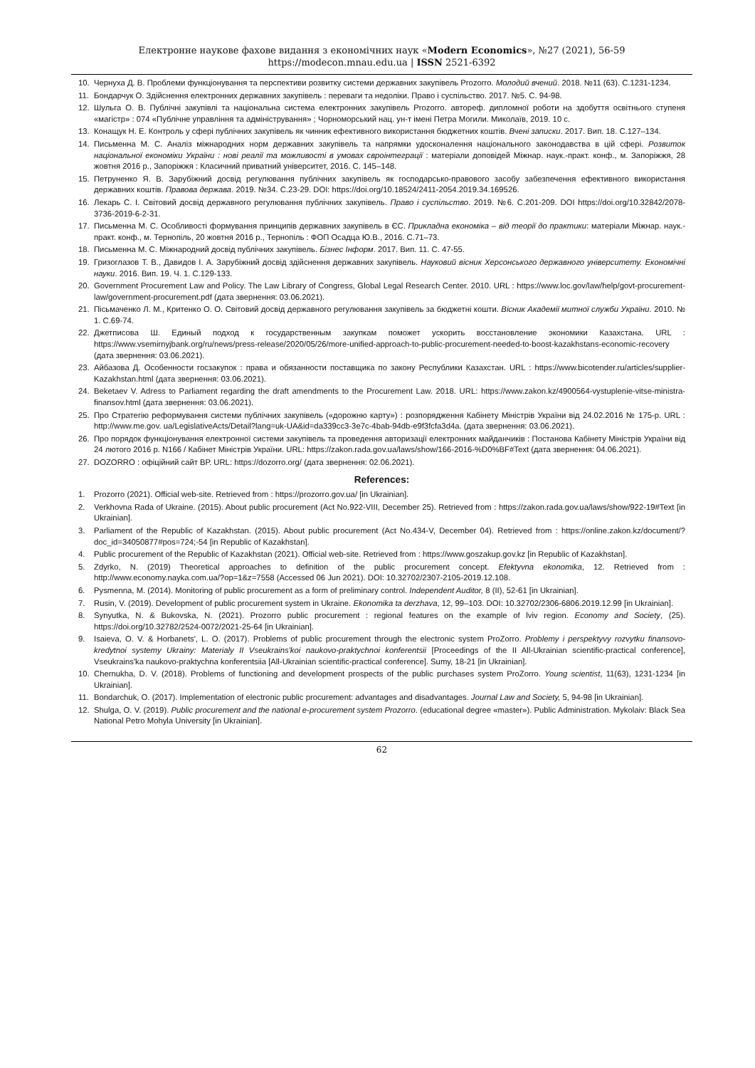Електронне наукове фахове видання з економічних наук «Modern Economics», №27 (2021), 56-59
https://modecon.mnau.edu.ua | ISSN 2521-6392
10. Чернуха Д. В. Проблеми функціонування та перспективи розвитку системи державних закупівель Prozorro. Молодий вчений. 2018. №11 (63). С.1231-1234.
11. Бондарчук О. Здійснення електронних державних закупівель : переваги та недоліки. Право і суспільство. 2017. №5. С. 94-98.
12. Шульга О. В. Публічні закупівлі та національна система електронних закупівель Prozorro. автореф. дипломної роботи на здобуття освітнього ступеня «магістр» : 074 «Публічне управління та адміністрування» ; Чорноморський нац. ун-т імені Петра Могили. Миколаїв, 2019. 10 с.
13. Конащук Н. Е. Контроль у сфері публічних закупівель як чинник ефективного використання бюджетних коштів. Вчені записки. 2017. Вип. 18. С.127–134.
14. Письменна М. С. Аналіз міжнародних норм державних закупівель та напрямки удосконалення національного законодавства в цій сфері. Розвиток національної економіки України : нові реалії та можливості в умовах євроінтеграції : матеріали доповідей Міжнар. наук.-практ. конф., м. Запоріжжя, 28 жовтня 2016 р., Запоріжжя : Класичний приватний університет, 2016. С. 145–148.
15. Петруненко Я. В. Зарубіжний досвід регулювання публічних закупівель як господарсько-правового засобу забезпечення ефективного використання державних коштів. Правова держава. 2019. №34. С.23-29. DOI: https://doi.org/10.18524/2411-2054.2019.34.169526.
16. Лекарь С. І. Світовий досвід державного регулювання публічних закупівель. Право і суспільство. 2019. №6. С.201-209. DOI https://doi.org/10.32842/2078-3736-2019-6-2-31.
17. Письменна М. С. Особливості формування принципів державних закупівель в ЄС. Прикладна економіка – від теорії до практики: матеріали Міжнар. наук.-практ. конф., м. Тернопіль, 20 жовтня 2016 р., Тернопіль : ФОП Осадца Ю.В., 2016. С.71–73.
18. Письменна М. С. Міжнародний досвід публічних закупівель. Бізнес Інформ. 2017. Вип. 11. С. 47-55.
19. Гризоглазов Т. В., Давидов І. А. Зарубіжний досвід здійснення державних закупівель. Науковий вісник Херсонського державного університету. Економічні науки. 2016. Вип. 19. Ч. 1. С.129-133.
20. Government Procurement Law and Policy. The Law Library of Congress, Global Legal Research Center. 2010. URL : https://www.loc.gov/law/help/govt-procurement-law/government-procurement.pdf (дата звернення: 03.06.2021).
21. Пісьмаченко Л. М., Критенко О. О. Світовий досвід державного регулювання закупівель за бюджетні кошти. Вісник Академії митної служби України. 2010. № 1. С.69-74.
22. Джетписова Ш. Единый подход к государственным закупкам поможет ускорить восстановление экономики Казахстана. URL : https://www.vsemirnyjbank.org/ru/news/press-release/2020/05/26/more-unified-approach-to-public-procurement-needed-to-boost-kazakhstans-economic-recovery (дата звернення: 03.06.2021).
23. Айбазова Д. Особенности госзакупок : права и обязанности поставщика по закону Республики Казахстан. URL : https://www.bicotender.ru/articles/supplier-Kazakhstan.html (дата звернення: 03.06.2021).
24. Beketaev V. Adress to Parliament regarding the draft amendments to the Procurement Law. 2018. URL: https://www.zakon.kz/4900564-vystuplenie-vitse-ministra-finansov.html (дата звернення: 03.06.2021).
25. Про Стратегію реформування системи публічних закупівель («дорожню карту») : розпорядження Кабінету Міністрів України від 24.02.2016 № 175-р. URL : http://www.me.gov. ua/LegislativeActs/Detail?lang=uk-UA&id=da339cc3-3e7c-4bab-94db-e9f3fcfa3d4a. (дата звернення: 03.06.2021).
26. Про порядок функціонування електронної системи закупівель та проведення авторизації електронних майданчиків : Постанова Кабінету Міністрів України від 24 лютого 2016 р. N166 / Кабінет Міністрів України. URL: https://zakon.rada.gov.ua/laws/show/166-2016-%D0%BF#Text (дата звернення: 04.06.2021).
27. DOZORRO : офіційний сайт ВР. URL: https://dozorro.org/ (дата звернення: 02.06.2021).
References:
1. Prozorro (2021). Official web-site. Retrieved from : https://prozorro.gov.ua/ [in Ukrainian].
2. Verkhovna Rada of Ukraine. (2015). About public procurement (Act No.922-VIII, December 25). Retrieved from : https://zakon.rada.gov.ua/laws/show/922-19#Text [in Ukrainian].
3. Parliament of the Republic of Kazakhstan. (2015). About public procurement (Act No.434-V, December 04). Retrieved from : https://online.zakon.kz/document/?doc_id=34050877#pos=724;-54 [in Republic of Kazakhstan].
4. Public procurement of the Republic of Kazakhstan (2021). Official web-site. Retrieved from : https://www.goszakup.gov.kz [in Republic of Kazakhstan].
5. Zdyrko, N. (2019) Theoretical approaches to definition of the public procurement concept. Efektyvna ekonomika, 12. Retrieved from : http://www.economy.nayka.com.ua/?op=1&z=7558 (Accessed 06 Jun 2021). DOI: 10.32702/2307-2105-2019.12.108.
6. Pysmenna, M. (2014). Monitoring of public procurement as a form of preliminary control. Independent Auditor, 8 (II), 52-61 [in Ukrainian].
7. Rusin, V. (2019). Development of public procurement system in Ukraine. Ekonomika ta derzhava, 12, 99–103. DOI: 10.32702/2306-6806.2019.12.99 [in Ukrainian].
8. Synyutka, N. & Bukovska, N. (2021). Prozorro public procurement : regional features on the example of lviv region. Economy and Society, (25). https://doi.org/10.32782/2524-0072/2021-25-64 [in Ukrainian].
9. Isaieva, O. V. & Horbanets', L. O. (2017). Problems of public procurement through the electronic system ProZorro. Problemy i perspektyvy rozvytku finansovo-kredytnoi systemy Ukrainy: Materialy II Vseukrains'koi naukovo-praktychnoi konferentsii [Proceedings of the II All-Ukrainian scientific-practical conference], Vseukrains'ka naukovo-praktychna konferentsiia [All-Ukrainian scientific-practical conference]. Sumy, 18-21 [in Ukrainian].
10. Chernukha, D. V. (2018). Problems of functioning and development prospects of the public purchases system ProZorro. Young scientist, 11(63), 1231-1234 [in Ukrainian].
11. Bondarchuk, O. (2017). Implementation of electronic public procurement: advantages and disadvantages. Journal Law and Society, 5, 94-98 [in Ukrainian].
12. Shulga, O. V. (2019). Public procurement and the national e-procurement system Prozorro. (educational degree «master»). Public Administration. Mykolaiv: Black Sea National Petro Mohyla University [in Ukrainian].
62